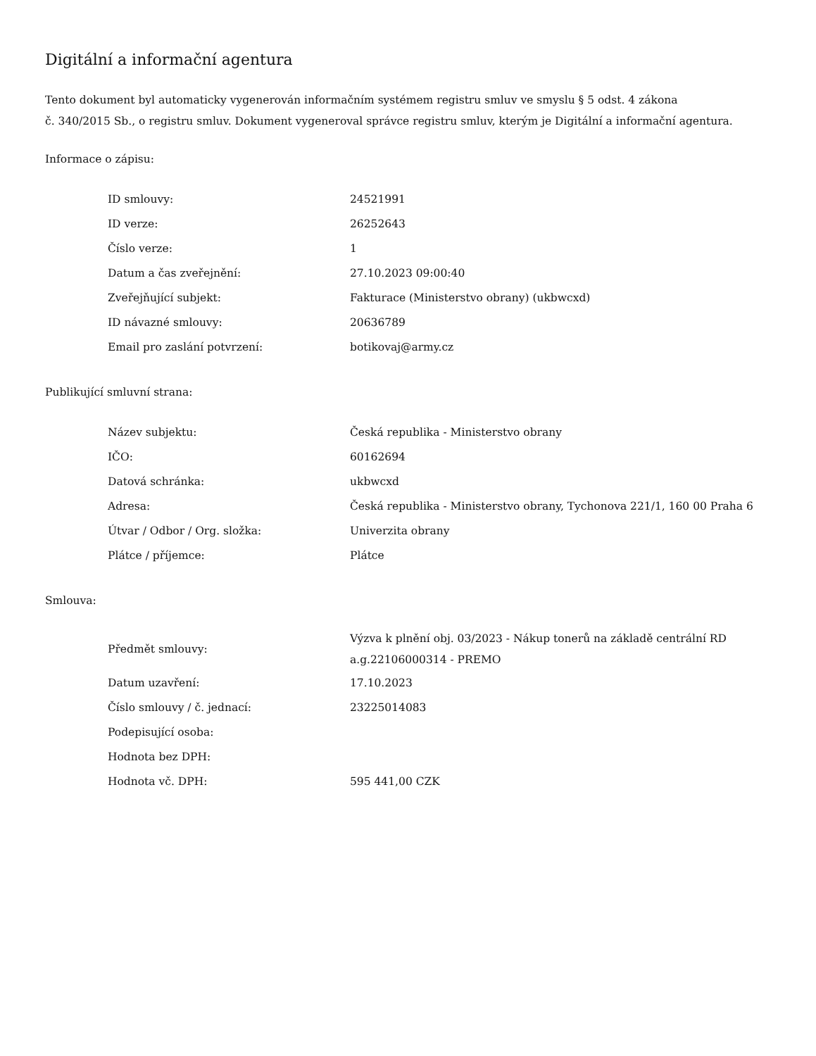Digitální a informační agentura
Tento dokument byl automaticky vygenerován informačním systémem registru smluv ve smyslu § 5 odst. 4 zákona
č. 340/2015 Sb., o registru smluv. Dokument vygeneroval správce registru smluv, kterým je Digitální a informační agentura.
Informace o zápisu:
| ID smlouvy: | 24521991 |
| ID verze: | 26252643 |
| Číslo verze: | 1 |
| Datum a čas zveřejnění: | 27.10.2023 09:00:40 |
| Zveřejňující subjekt: | Fakturace (Ministerstvo obrany) (ukbwcxd) |
| ID návazné smlouvy: | 20636789 |
| Email pro zaslání potvrzení: | botikovaj@army.cz |
Publikující smluvní strana:
| Název subjektu: | Česká republika - Ministerstvo obrany |
| IČO: | 60162694 |
| Datová schránka: | ukbwcxd |
| Adresa: | Česká republika - Ministerstvo obrany, Tychonova 221/1, 160 00 Praha 6 |
| Útvar / Odbor / Org. složka: | Univerzita obrany |
| Plátce / příjemce: | Plátce |
Smlouva:
| Předmět smlouvy: | Výzva k plnění obj. 03/2023 - Nákup tonerů na základě centrální RD a.g.22106000314 - PREMO |
| Datum uzavření: | 17.10.2023 |
| Číslo smlouvy / č. jednací: | 23225014083 |
| Podepisující osoba: | |
| Hodnota bez DPH: | |
| Hodnota vč. DPH: | 595 441,00 CZK |